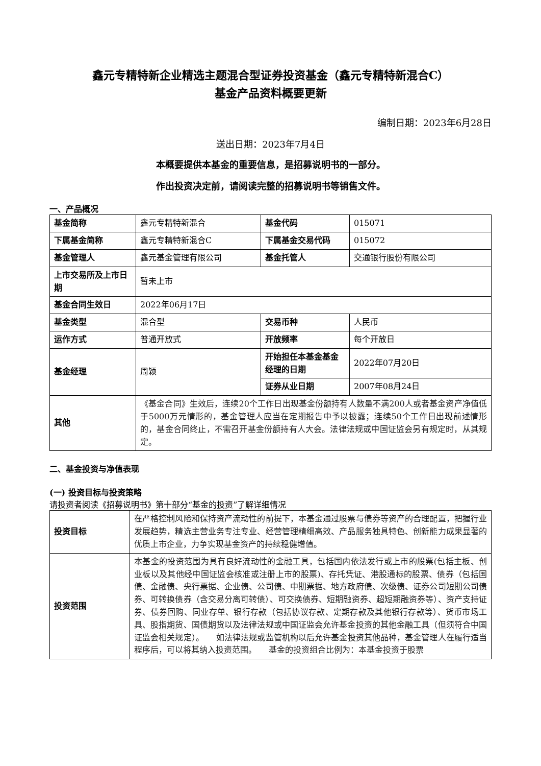鑫元专精特新企业精选主题混合型证券投资基金（鑫元专精特新混合C）
基金产品资料概要更新
编制日期：2023年6月28日
送出日期：2023年7月4日
本概要提供本基金的重要信息，是招募说明书的一部分。
作出投资决定前，请阅读完整的招募说明书等销售文件。
一、产品概况
| 基金简称 | 鑫元专精特新混合 | 基金代码 | 015071 |
| 下属基金简称 | 鑫元专精特新混合C | 下属基金交易代码 | 015072 |
| 基金管理人 | 鑫元基金管理有限公司 | 基金托管人 | 交通银行股份有限公司 |
| 上市交易所及上市日期 | 暂未上市 | | |
| 基金合同生效日 | 2022年06月17日 | | |
| 基金类型 | 混合型 | 交易币种 | 人民币 |
| 运作方式 | 普通开放式 | 开放频率 | 每个开放日 |
| 基金经理 | 周颖 | 开始担任本基金基金经理的日期 | 2022年07月20日 |
| | | 证券从业日期 | 2007年08月24日 |
| 其他 | 《基金合同》生效后，连续20个工作日出现基金份额持有人数量不满200人或者基金资产净值低于5000万元情形的，基金管理人应当在定期报告中予以披露；连续50个工作日出现前述情形的，基金合同终止，不需召开基金份额持有人大会。法律法规或中国证监会另有规定时，从其规定。 | | |
二、基金投资与净值表现
(一) 投资目标与投资策略
请投资者阅读《招募说明书》第十部分“基金的投资”了解详细情况
| 投资目标 | 在严格控制风险和保持资产流动性的前提下，本基金通过股票与债券等资产的合理配置，把握行业发展趋势，精选主营业务专注专业、经营管理精细高效、产品服务独具特色、创新能力成果显著的优质上市企业，力争实现基金资产的持续稳健增值。 |
| 投资范围 | 本基金的投资范围为具有良好流动性的金融工具，包括国内依法发行或上市的股票(包括主板、创业板以及其他经中国证监会核准或注册上市的股票)、存托凭证、港股通标的股票、债券（包括国债、金融债、央行票据、企业债、公司债、中期票据、地方政府债、次级债、证券公司短期公司债券、可转换债券（含交易分离可转债）、可交换债券、短期融资券、超短期融资券等）、资产支持证券、债券回购、同业存单、银行存款（包括协议存款、定期存款及其他银行存款等）、货币市场工具、股指期货、国债期货以及法律法规或中国证监会允许基金投资的其他金融工具（但须符合中国证监会相关规定）。 如法律法规或监管机构以后允许基金投资其他品种，基金管理人在履行适当程序后，可以将其纳入投资范围。 基金的投资组合比例为：本基金投资于股票 |